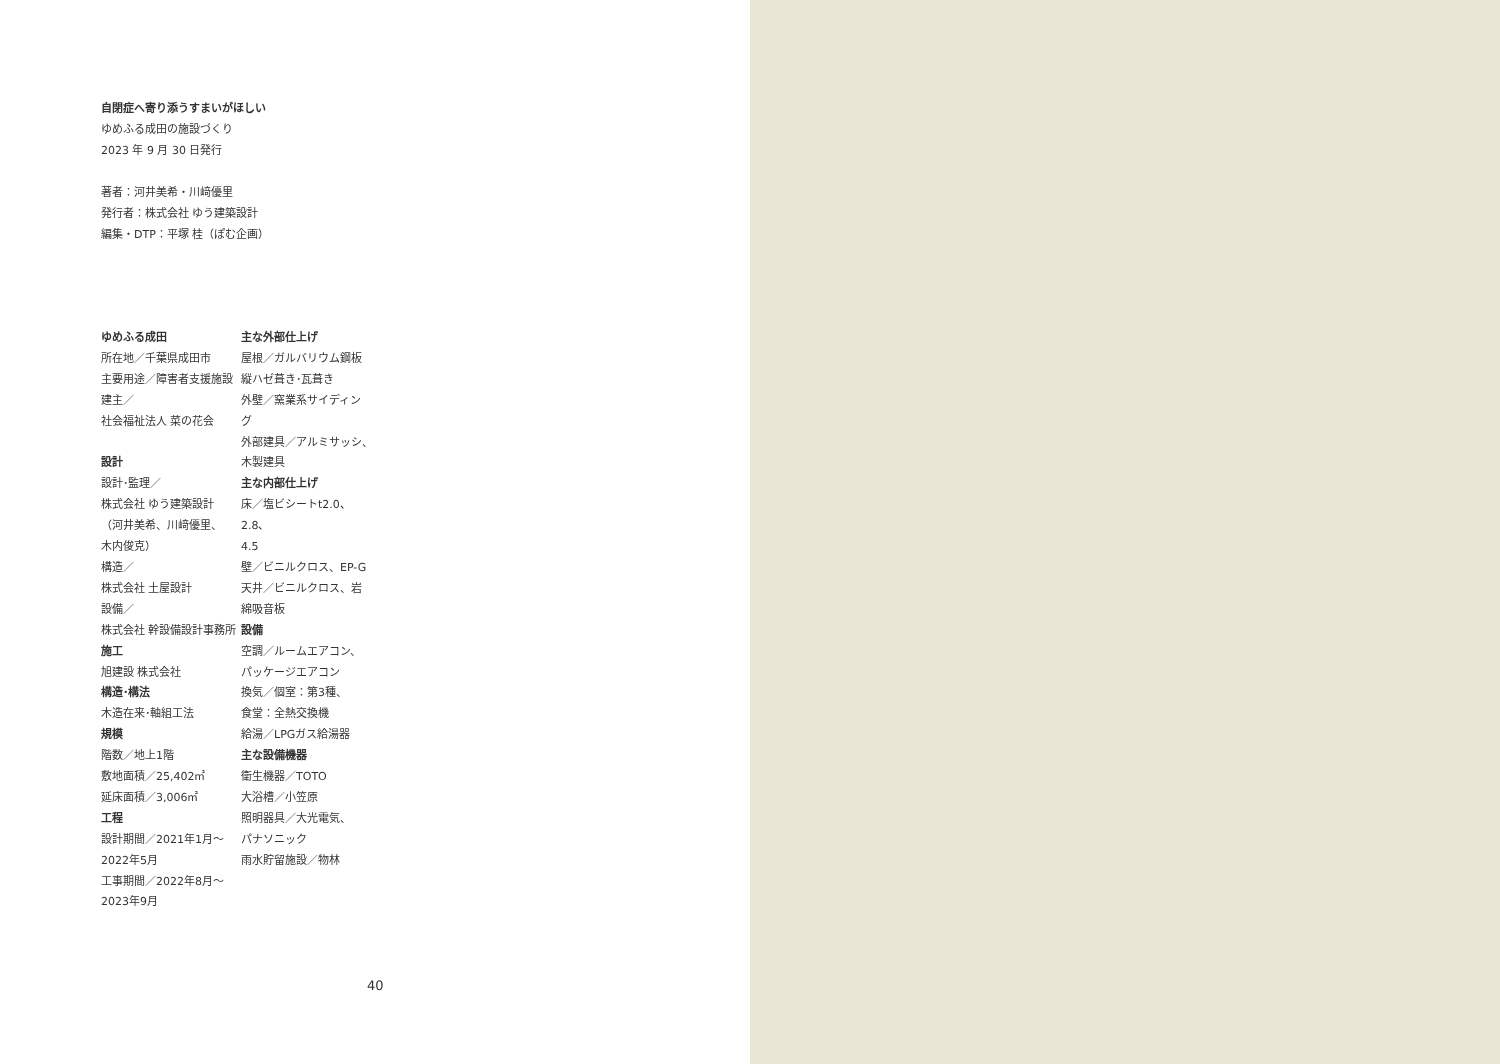自閉症へ寄り添うすまいがほしい
ゆめふる成田の施設づくり
2023 年 9 月 30 日発行
著者：河井美希・川﨑優里
発行者：株式会社 ゆう建築設計
編集・DTP：平塚 桂（ぽむ企画）
ゆめふる成田
所在地／千葉県成田市
主要用途／障害者支援施設
建主／
社会福祉法人 菜の花会
設計
設計･監理／
株式会社 ゆう建築設計
（河井美希、川﨑優里、
木内俊克）
構造／
株式会社 土屋設計
設備／
株式会社 幹設備設計事務所
施工
旭建設 株式会社
構造･構法
木造在来･軸組工法
規模
階数／地上1階
敷地面積／25,402㎡
延床面積／3,006㎡
工程
設計期間／2021年1月〜
2022年5月
工事期間／2022年8月〜
2023年9月
主な外部仕上げ
屋根／ガルバリウム鋼板
縦ハゼ葺き･瓦葺き
外壁／窯業系サイディン
グ
外部建具／アルミサッシ、
木製建具
主な内部仕上げ
床／塩ビシートt2.0、2.8、
4.5
壁／ビニルクロス、EP-G
天井／ビニルクロス、岩
綿吸音板
設備
空調／ルームエアコン、
パッケージエアコン
換気／個室：第3種、
食堂：全熱交換機
給湯／LPGガス給湯器
主な設備機器
衛生機器／TOTO
大浴槽／小笠原
照明器具／大光電気、
パナソニック
雨水貯留施設／物林
40